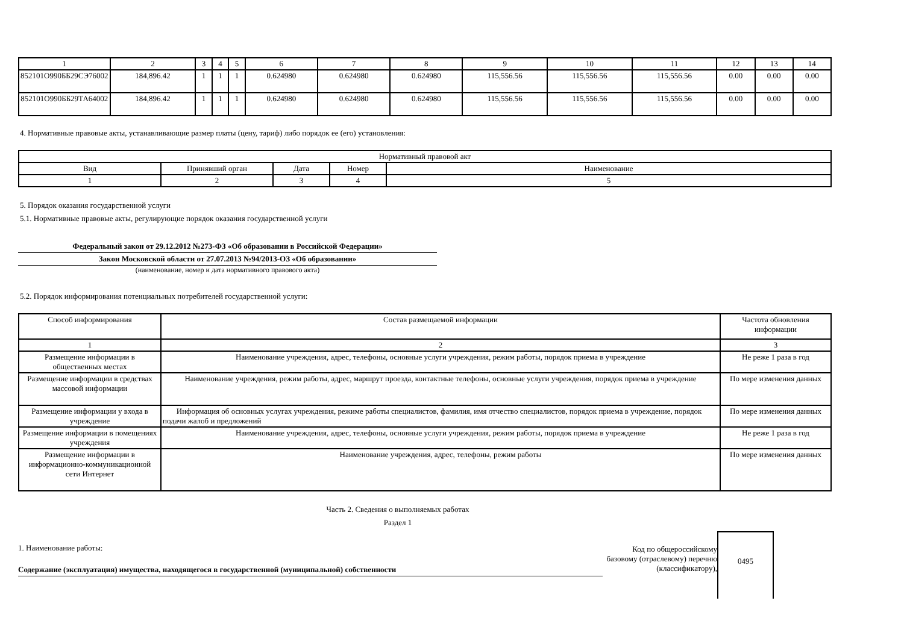| 1 | 2 | 3 | 4 | 5 | 6 | 7 | 8 | 9 | 10 | 11 | 12 | 13 | 14 |
| 852101О990ББ29СЭ76002 | 184,896.42 | 1 | 1 | 1 | 0.624980 | 0.624980 | 0.624980 | 115,556.56 | 115,556.56 | 115,556.56 | 0.00 | 0.00 | 0.00 |
| 852101О990ББ29ТА64002 | 184,896.42 | 1 | 1 | 1 | 0.624980 | 0.624980 | 0.624980 | 115,556.56 | 115,556.56 | 115,556.56 | 0.00 | 0.00 | 0.00 |
4. Нормативные правовые акты, устанавливающие размер платы (цену, тариф) либо порядок ее (его) установления:
| Нормативный правовой акт | | | | |
| Вид | Принявший орган | Дата | Номер | Наименование |
| 1 | 2 | 3 | 4 | 5 |
5. Порядок оказания государственной услуги
5.1. Нормативные правовые акты, регулирующие порядок оказания государственной услуги
Федеральный закон от 29.12.2012 №273-ФЗ «Об образовании в Российской Федерации»
Закон Московской области от 27.07.2013 №94/2013-ОЗ «Об образовании»
(наименование, номер и дата нормативного правового акта)
5.2. Порядок информирования потенциальных потребителей государственной услуги:
| Способ информирования | Состав размещаемой информации | Частота обновления информации |
| 1 | 2 | 3 |
| Размещение информации в общественных местах | Наименование учреждения, адрес, телефоны, основные услуги учреждения, режим работы, порядок приема в учреждение | Не реже 1 раза в год |
| Размещение информации в средствах массовой информации | Наименование учреждения, режим работы, адрес, маршрут проезда, контактные телефоны, основные услуги учреждения, порядок приема в учреждение | По мере изменения данных |
| Размещение информации у входа в учреждение | Информация об основных услугах учреждения, режиме работы специалистов, фамилия, имя отчество специалистов, порядок приема в учреждение, порядок подачи жалоб и предложений | По мере изменения данных |
| Размещение информации в помещениях учреждения | Наименование учреждения, адрес, телефоны, основные услуги учреждения, режим работы, порядок приема в учреждение | Не реже 1 раза в год |
| Размещение информации в информационно-коммуникационной сети Интернет | Наименование учреждения, адрес, телефоны, режим работы | По мере изменения данных |
Часть 2. Сведения о выполняемых работах
Раздел 1
1. Наименование работы:
Содержание (эксплуатация) имущества, находящегося в государственной (муниципальной) собственности
Код по общероссийскому базовому (отраслевому) перечню (классификатору),
0495